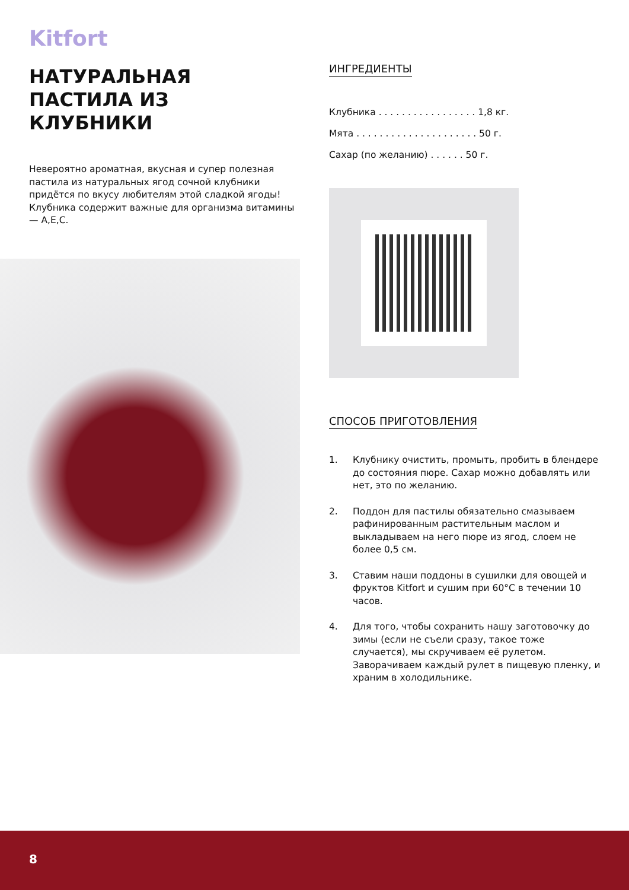Kitfort
НАТУРАЛЬНАЯ ПАСТИЛА ИЗ КЛУБНИКИ
Невероятно ароматная, вкусная и супер полезная пастила из натуральных ягод сочной клубники придётся по вкусу любителям этой сладкой ягоды! Клубника содержит важные для организма витамины — А,Е,С.
ИНГРЕДИЕНТЫ
Клубника . . . . . . . . . . . . . . . . . 1,8 кг.
Мята . . . . . . . . . . . . . . . . . . . . . 50 г.
Сахар (по желанию) . . . . . . 50 г.
СПОСОБ ПРИГОТОВЛЕНИЯ
1. Клубнику очистить, промыть, пробить в блендере до состояния пюре. Сахар можно добавлять или нет, это по желанию.
2. Поддон для пастилы обязательно смазываем рафинированным растительным маслом и выкладываем на него пюре из ягод, слоем не более 0,5 см.
3. Ставим наши поддоны в сушилки для овощей и фруктов Kitfort и сушим при 60°С в течении 10 часов.
4. Для того, чтобы сохранить нашу заготовочку до зимы (если не съели сразу, такое тоже случается), мы скручиваем её рулетом. Заворачиваем каждый рулет в пищевую пленку, и храним в холодильнике.
8